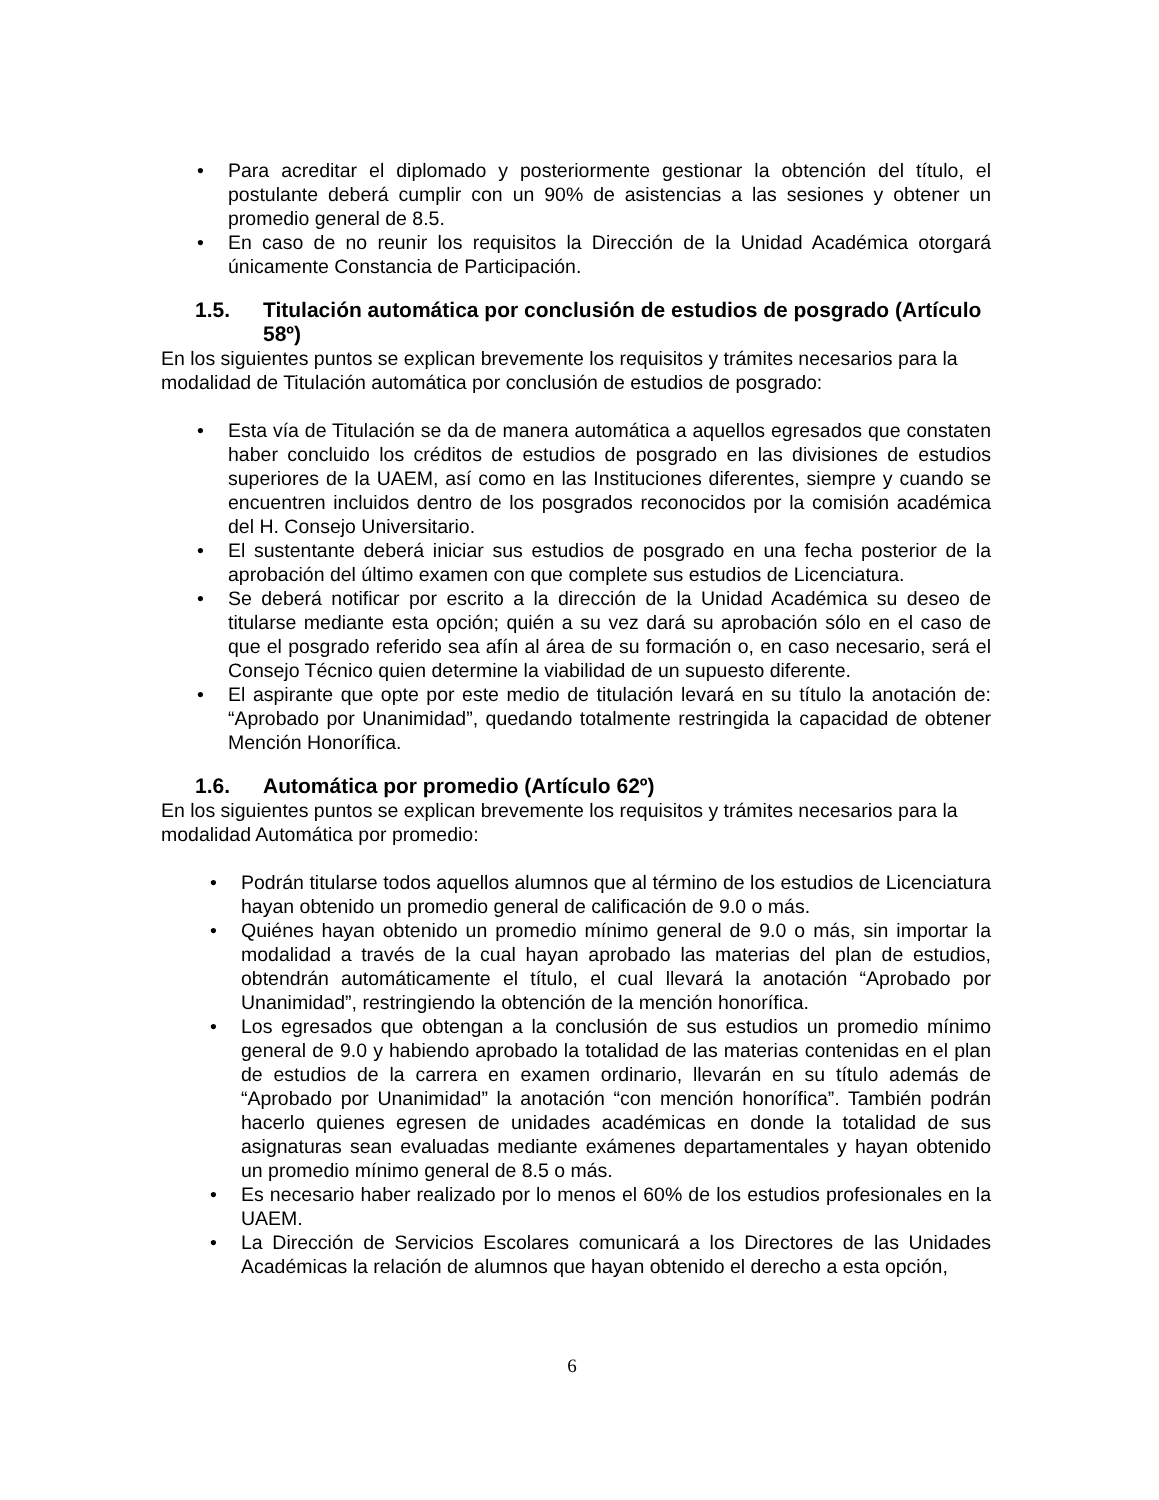• Para acreditar el diplomado y posteriormente gestionar la obtención del título, el postulante deberá cumplir con un 90% de asistencias a las sesiones y obtener un promedio general de 8.5.
• En caso de no reunir los requisitos la Dirección de la Unidad Académica otorgará únicamente Constancia de Participación.
1.5. Titulación automática por conclusión de estudios de posgrado (Artículo 58º)
En los siguientes puntos se explican brevemente los requisitos y trámites necesarios para la modalidad de Titulación automática por conclusión de estudios de posgrado:
• Esta vía de Titulación se da de manera automática a aquellos egresados que constaten haber concluido los créditos de estudios de posgrado en las divisiones de estudios superiores de la UAEM, así como en las Instituciones diferentes, siempre y cuando se encuentren incluidos dentro de los posgrados reconocidos por la comisión académica del H. Consejo Universitario.
• El sustentante deberá iniciar sus estudios de posgrado en una fecha posterior de la aprobación del último examen con que complete sus estudios de Licenciatura.
• Se deberá notificar por escrito a la dirección de la Unidad Académica su deseo de titularse mediante esta opción; quién a su vez dará su aprobación sólo en el caso de que el posgrado referido sea afín al área de su formación o, en caso necesario, será el Consejo Técnico quien determine la viabilidad de un supuesto diferente.
• El aspirante que opte por este medio de titulación levará en su título la anotación de: “Aprobado por Unanimidad”, quedando totalmente restringida la capacidad de obtener Mención Honorífica.
1.6. Automática por promedio (Artículo 62º)
En los siguientes puntos se explican brevemente los requisitos y trámites necesarios para la modalidad Automática por promedio:
• Podrán titularse todos aquellos alumnos que al término de los estudios de Licenciatura hayan obtenido un promedio general de calificación de 9.0 o más.
• Quiénes hayan obtenido un promedio mínimo general de 9.0 o más, sin importar la modalidad a través de la cual hayan aprobado las materias del plan de estudios, obtendrán automáticamente el título, el cual llevará la anotación “Aprobado por Unanimidad”, restringiendo la obtención de la mención honorífica.
• Los egresados que obtengan a la conclusión de sus estudios un promedio mínimo general de 9.0 y habiendo aprobado la totalidad de las materias contenidas en el plan de estudios de la carrera en examen ordinario, llevarán en su título además de “Aprobado por Unanimidad” la anotación “con mención honorífica”. También podrán hacerlo quienes egresen de unidades académicas en donde la totalidad de sus asignaturas sean evaluadas mediante exámenes departamentales y hayan obtenido un promedio mínimo general de 8.5 o más.
• Es necesario haber realizado por lo menos el 60% de los estudios profesionales en la UAEM.
• La Dirección de Servicios Escolares comunicará a los Directores de las Unidades Académicas la relación de alumnos que hayan obtenido el derecho a esta opción,
6